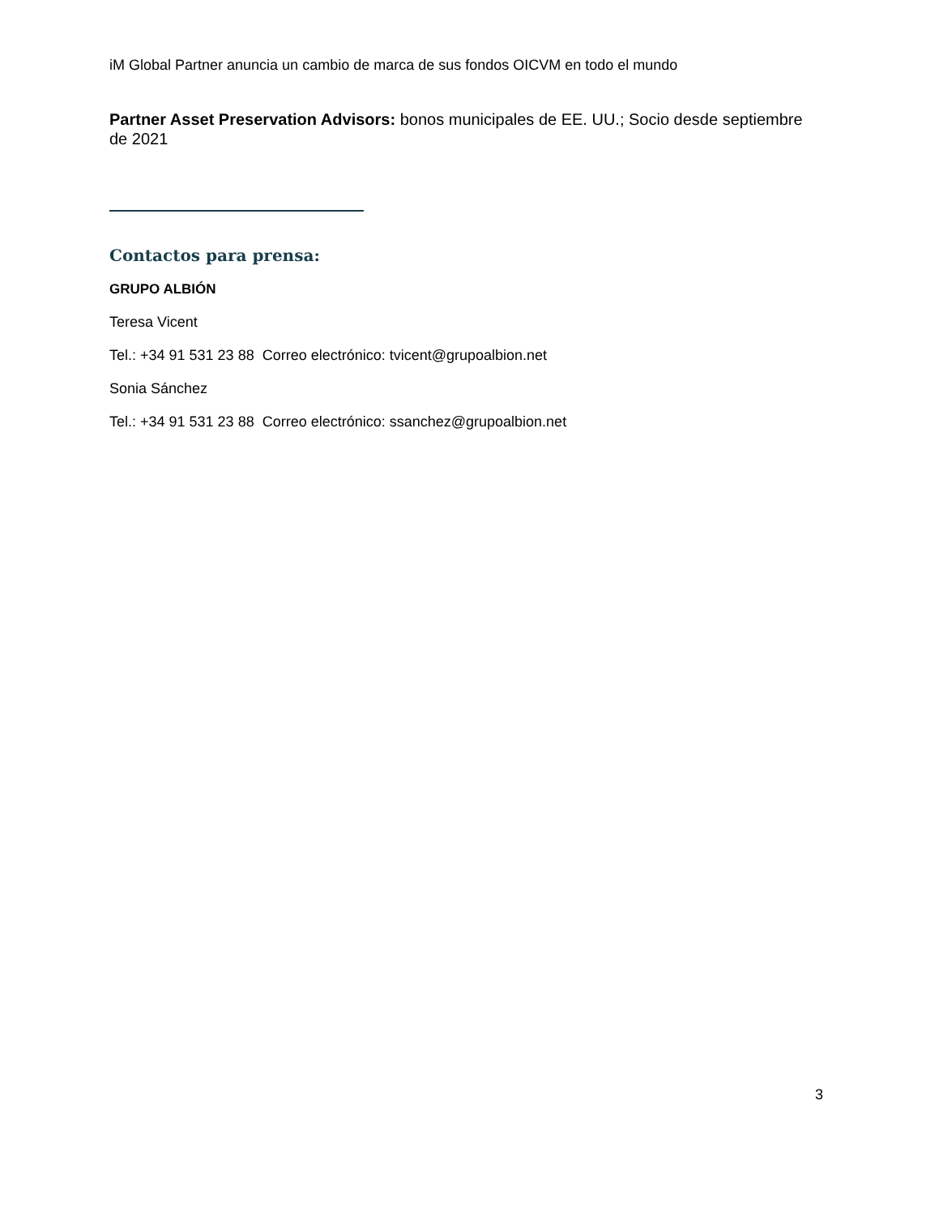iM Global Partner anuncia un cambio de marca de sus fondos OICVM en todo el mundo
Partner Asset Preservation Advisors: bonos municipales de EE. UU.; Socio desde septiembre de 2021
Contactos para prensa:
GRUPO ALBIÓN
Teresa Vicent
Tel.: +34 91 531 23 88 Correo electrónico: tvicent@grupoalbion.net
Sonia Sánchez
Tel.: +34 91 531 23 88 Correo electrónico: ssanchez@grupoalbion.net
3